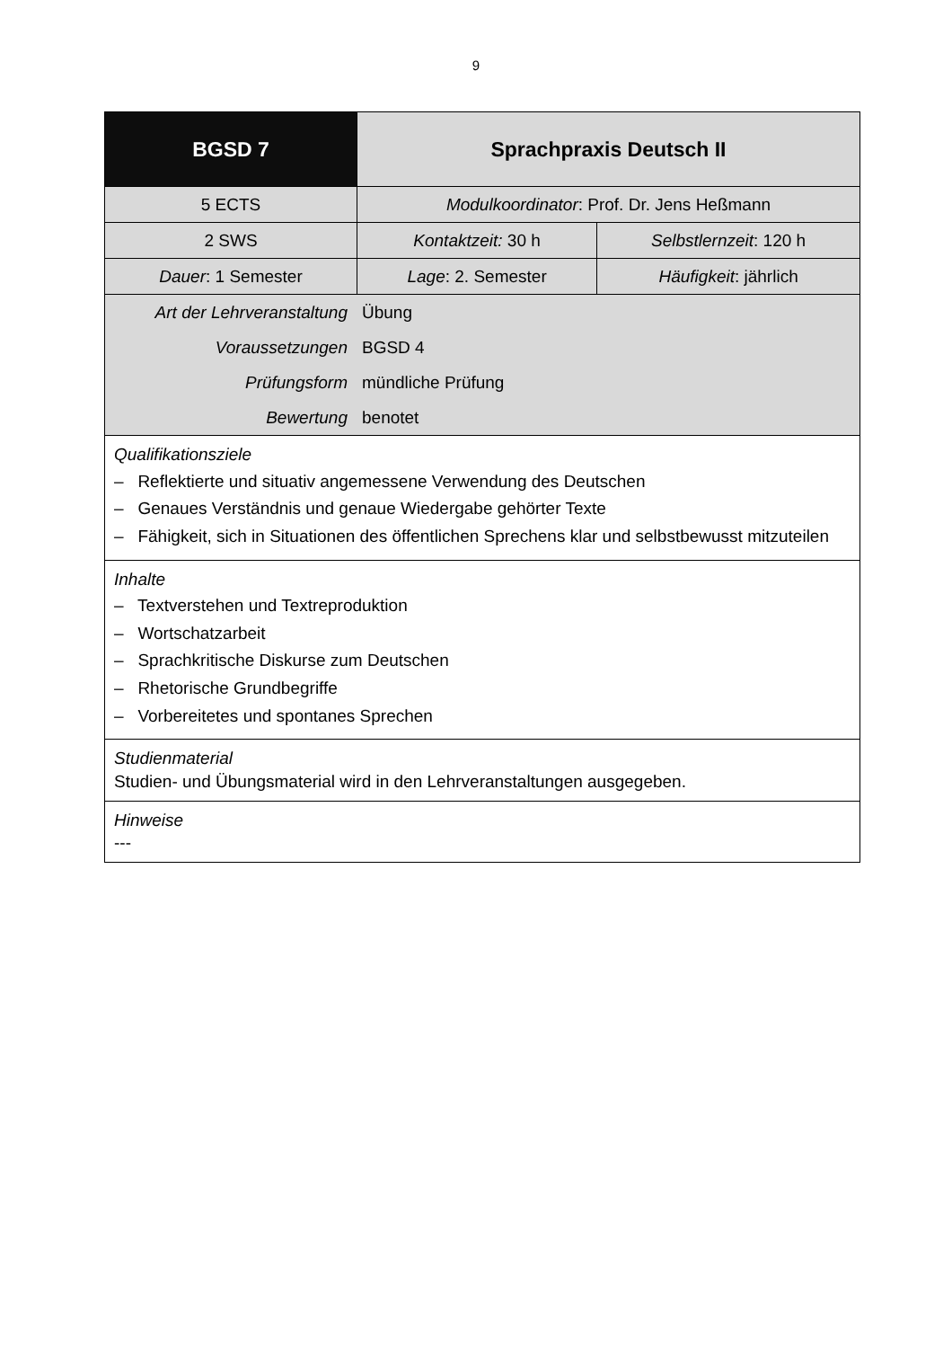9
| BGSD 7 | Sprachpraxis Deutsch II | |
| --- | --- | --- |
| 5 ECTS | Modulkoordinator : Prof. Dr. Jens Heßmann | |
| 2 SWS | Kontaktzeit: 30 h | Selbstlernzeit : 120 h |
| Dauer : 1 Semester | Lage : 2. Semester | Häufigkeit : jährlich |
| / Art der Lehrveranstaltung / Übung / / Voraussetzungen / BGSD 4 / / Prüfungsform / mündliche Prüfung / / Bewertung / benotet / | | |
| Qualifikationsziele – Reflektierte und situativ angemessene Verwendung des Deutschen – Genaues Verständnis und genaue Wiedergabe gehörter Texte – Fähigkeit, sich in Situationen des öffentlichen Sprechens klar und selbstbewusst mitzuteilen | | |
| Inhalte – Textverstehen und Textreproduktion – Wortschatzarbeit – Sprachkritische Diskurse zum Deutschen – Rhetorische Grundbegriffe – Vorbereitetes und spontanes Sprechen | | |
| Studienmaterial Studien- und Übungsmaterial wird in den Lehrveranstaltungen ausgegeben. | | |
| Hinweise --- | | |